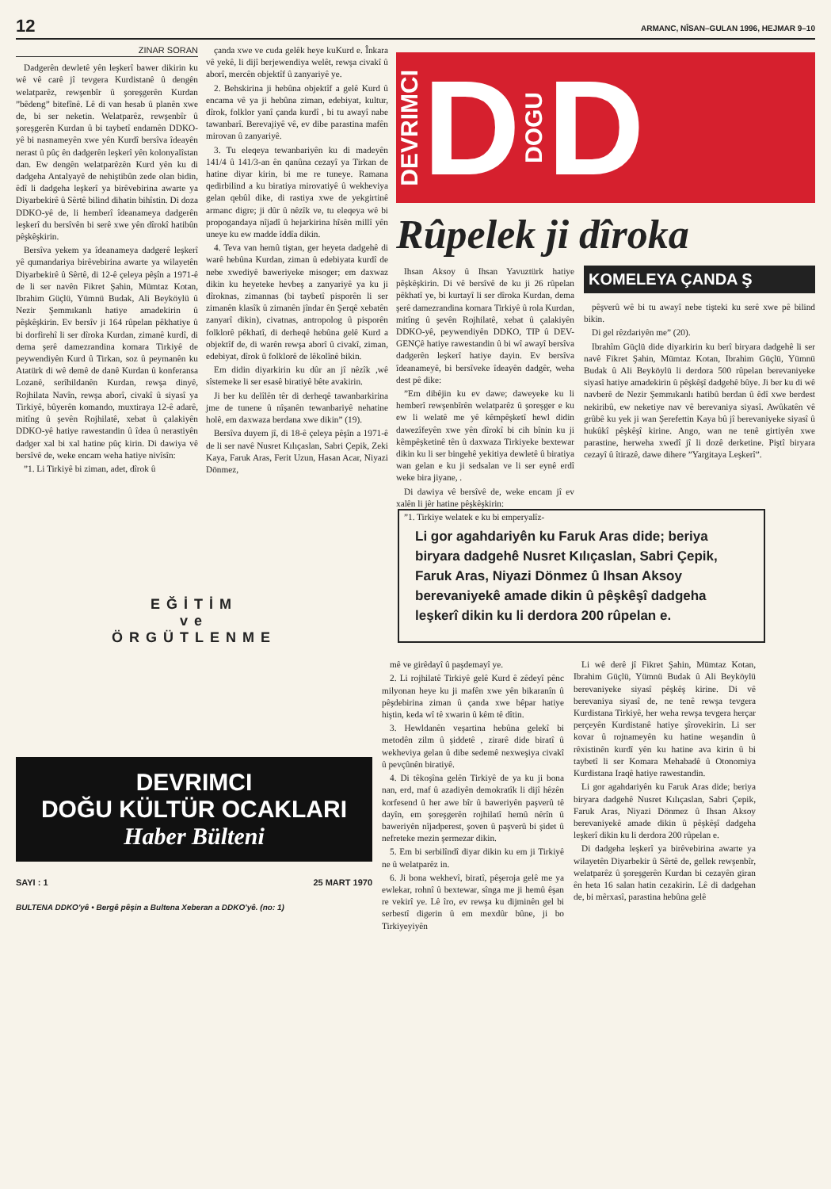12 ARMANC, NÎSAN–GULAN 1996, HEJMAR 9–10
ZINAR SORAN
Dadgerên dewletê yên leşkerî bawer dikirin ku wê vê carê jî tevgera Kurdistanê û dengên welatparêz, rewşenbîr û şoreşgerên Kurdan ”bêdeng” bitefînê. Lê di van hesab û planên xwe de, bi ser neketin. Welatparêz, rewşenbîr û şoreşgerên Kurdan û bi taybetî endamên DDKO-yê bi nasnameyên xwe yên Kurdî bersîva îdeayên nerast û pûç ên dadgerên leşkerî yên kolonyalîstan dan. Ew dengên welatparêzên Kurd yên ku di dadgeha Antalyayê de nehiştibûn zede olan bidin, êdî li dadgeha leşkerî ya birêvebirina awarte ya Diyarbekirê û Sêrtê bilind dihatin bihîstin. Di doza DDKO-yê de, li hemberî îdeanameya dadgerên leşkerî du bersîvên bi serê xwe yên dîrokî hatibûn pêşkêşkirin.
Bersîva yekem ya îdeanameya dadgerê leşkerî yê qumandariya birêvebirina awarte ya wilayetên Diyarbekirê û Sêrtê, di 12-ê çeleya pêşîn a 1971-ê de li ser navên Fikret Şahin, Mümtaz Kotan, Ibrahim Güçlü, Yümnü Budak, Ali Beyköylü û Nezir Şemmıkanlı hatiye amadekirin û pêşkêşkirin. Ev bersîv ji 164 rûpelan pêkhatiye û bi dorfirehî li ser dîroka Kurdan, zimanê kurdî, di dema şerê damezrandina komara Tirkiyê de peywendiyên Kurd û Tirkan, soz û peymanên ku Atatürk di wê demê de danê Kurdan û konferansa Lozanê, serîhildanên Kurdan, rewşa dinyê, Rojhilata Navîn, rewşa aborî, civakî û siyasî ya Tirkiyê, bûyerên komando, muxtiraya 12-ê adarê, mitîng û şevên Rojhilatê, xebat û çalakiyên DDKO-yê hatiye rawestandin û îdea û nerastiyên dadger xal bi xal hatine pûç kirin. Di dawiya vê bersîvê de, weke encam weha hatiye nivîsîn:
”1. Li Tirkiyê bi ziman, adet, dîrok û
çanda xwe ve cuda gelêk heye kuKurd e. Înkara vê yekê, li dijî berjewendiya welêt, rewşa civakî û aborî, mercên objektîf û zanyariyê ye.
2. Behskirina ji hebûna objektîf a gelê Kurd û encama vê ya ji hebûna ziman, edebiyat, kultur, dîrok, folklor yanî çanda kurdî , bi tu awayî nabe tawanbarî. Berevajiyê vê, ev dibe parastina mafên mirovan û zanyariyê.
3. Tu eleqeya tewanbariyên ku di madeyên 141/4 û 141/3-an ên qanûna cezayî ya Tirkan de hatine diyar kirin, bi me re tuneye. Ramana qedirbilind a ku biratiya mirovatiyê û wekheviya gelan qebûl dike, di rastiya xwe de yekgirtinê armanc digre; ji dûr û nêzîk ve, tu eleqeya wê bi propogandaya nîjadî û hejarkirina hîsên millî yên uneye ku ew madde îddîa dikin.
4. Teva van hemû tiştan, ger heyeta dadgehê di warê hebûna Kurdan, ziman û edebiyata kurdî de nebe xwediyê baweriyeke misoger; em daxwaz dikin ku heyeteke hevbeş a zanyariyê ya ku ji dîroknas, zimannas (bi taybetî pisporên li ser zimanên klasîk û zimanên jîndar ên Şerqê xebatên zanyarî dikin), civatnas, antropolog û pisporên folklorê pêkhatî, di derheqê hebûna gelê Kurd a objektîf de, di warên rewşa aborî û civakî, ziman, edebiyat, dîrok û folklorê de lêkolînê bikin.
Em didin diyarkirin ku dûr an jî nêzîk ,wê sîstemeke li ser esasê biratiyê bête avakirin.
Ji ber ku delîlên têr di derheqê tawanbarkirina jme de tunene û nîşanên tewanbariyê nehatine holê, em daxwaza berdana xwe dikin” (19).
Bersîva duyem jî, di 18-ê çeleya pêşîn a 1971-ê de li ser navê Nusret Kılıçaslan, Sabri Çepik, Zeki Kaya, Faruk Aras, Ferit Uzun, Hasan Acar, Niyazi Dönmez,
DEVRIMCI D DOGU D
Rûpelek ji dîroka
Ihsan Aksoy û Ihsan Yavuztürk hatiye pêşkêşkirin. Di vê bersîvê de ku ji 26 rûpelan pêkhatî ye, bi kurtayî li ser dîroka Kurdan, dema şerê damezrandina komara Tirkiyê û rola Kurdan, mitîng û şevên Rojhilatê, xebat û çalakiyên DDKO-yê, peywendiyên DDKO, TIP û DEV-GENÇê hatiye rawestandin û bi wî awayî bersîva dadgerên leşkerî hatiye dayin. Ev bersîva îdeanameyê, bi bersîveke îdeayên dadgêr, weha dest pê dike:
”Em dibêjin ku ev dawe; daweyeke ku li hemberî rewşenbîrên welatparêz û şoreşger e ku ew li welatê me yê kêmpêşketî hewl didin dawezîfeyên xwe yên dîrokî bi cih bînin ku ji kêmpêşketinê tên û daxwaza Tirkiyeke bextewar dikin ku li ser bingehê yekitiya dewletê û biratiya wan gelan e ku ji sedsalan ve li ser eynê erdî weke bira jiyane, .
Di dawiya vê bersîvê de, weke encam jî ev xalên li jêr hatine pêşkêşkirin:
”1. Tirkiye welatek e ku bi emperyalîz-
KOMELEYA ÇANDA Ş
pêşverû wê bi tu awayî nebe tişteki ku serê xwe pê bilind bikin.
Di gel rêzdariyên me” (20).
Ibrahîm Güçlü dide diyarkirin ku berî biryara dadgehê li ser navê Fikret Şahin, Mümtaz Kotan, Ibrahim Güçlü, Yümnü Budak û Ali Beyköylü li derdora 500 rûpelan berevaniyeke siyasî hatiye amadekirin û pêşkêşî dadgehê bûye. Ji ber ku di wê navberê de Nezir Şemmıkanlı hatibû berdan û êdî xwe berdest nekiribû, ew neketiye nav vê berevaniya siyasî. Awûkatên vê grûbê ku yek ji wan Şerefettin Kaya bû jî berevaniyeke siyasî û hukûkî pêşkêşî kirine. Ango, wan ne tenê girtiyên xwe parastine, herweha xwedî jî li dozê derketine. Piştî biryara cezayî û îtirazê, dawe dihere ”Yargitaya Leşkerî”.
EĞİTİM
ve
ÖRGÜTLENME
DEVRIMCI
DOĞU KÜLTÜR OCAKLARI
Haber Bülteni
SAYI : 1 25 MART 1970
BULTENA DDKO'yê • Bergê pêşin a Bultena Xeberan a DDKO'yê. (no: 1)
Li gor agahdariyên ku Faruk Aras dide; beriya biryara dadgehê Nusret Kılıçaslan, Sabri Çepik, Faruk Aras, Niyazi Dönmez û Ihsan Aksoy berevaniyekê amade dikin û pêşkêşî dadgeha leşkerî dikin ku li derdora 200 rûpelan e.
mê ve girêdayî û paşdemayî ye.
2. Li rojhilatê Tirkiyê gelê Kurd ê zêdeyî pênc milyonan heye ku ji mafên xwe yên bikaranîn û pêşdebirina ziman û çanda xwe bêpar hatiye hiştin, keda wî tê xwarin û kêm tê dîtin.
3. Hewldanên veşartina hebûna gelekî bi metodên zilm û şiddetê , zirarê dide biratî û wekheviya gelan û dibe sedemê nexweşiya civakî û pevçûnên biratiyê.
4. Di têkoşîna gelên Tirkiyê de ya ku ji bona nan, erd, maf û azadiyên demokratîk li dijî hêzên korfesend û her awe bîr û baweriyên paşverû tê dayîn, em şoreşgerên rojhilatî hemû nêrîn û baweriyên nîjadperest, şoven û paşverû bi şidet û nefreteke mezin şermezar dikin.
5. Em bi serbilîndî diyar dikin ku em ji Tirkiyê ne û welatparêz in.
6. Ji bona wekhevî, biratî, pêşeroja gelê me ya ewlekar, rohnî û bextewar, sînga me ji hemû êşan re vekirî ye. Lê îro, ev rewşa ku dijminên gel bi serbestî digerin û em mexdûr bûne, ji bo Tirkiyeyiyên
Li wê derê jî Fikret Şahin, Mümtaz Kotan, Ibrahim Güçlü, Yümnü Budak û Ali Beyköylü berevaniyeke siyasî pêşkêş kirine. Di vê berevaniya siyasî de, ne tenê rewşa tevgera Kurdistana Tirkiyê, her weha rewşa tevgera herçar perçeyên Kurdistanê hatiye şîrovekirin. Li ser kovar û rojnameyên ku hatine weşandin û rêxistinên kurdî yên ku hatine ava kirin û bi taybetî li ser Komara Mehabadê û Otonomiya Kurdistana Iraqê hatiye rawestandin.
Li gor agahdariyên ku Faruk Aras dide; beriya biryara dadgehê Nusret Kılıçaslan, Sabri Çepik, Faruk Aras, Niyazi Dönmez û Ihsan Aksoy berevaniyekê amade dikin û pêşkêşî dadgeha leşkerî dikin ku li derdora 200 rûpelan e.
Di dadgeha leşkerî ya birêvebirina awarte ya wilayetên Diyarbekir û Sêrtê de, gellek rewşenbîr, welatparêz û şoreşgerên Kurdan bi cezayên giran ên heta 16 salan hatin cezakirin. Lê di dadgehan de, bi mêrxasî, parastina hebûna gelê